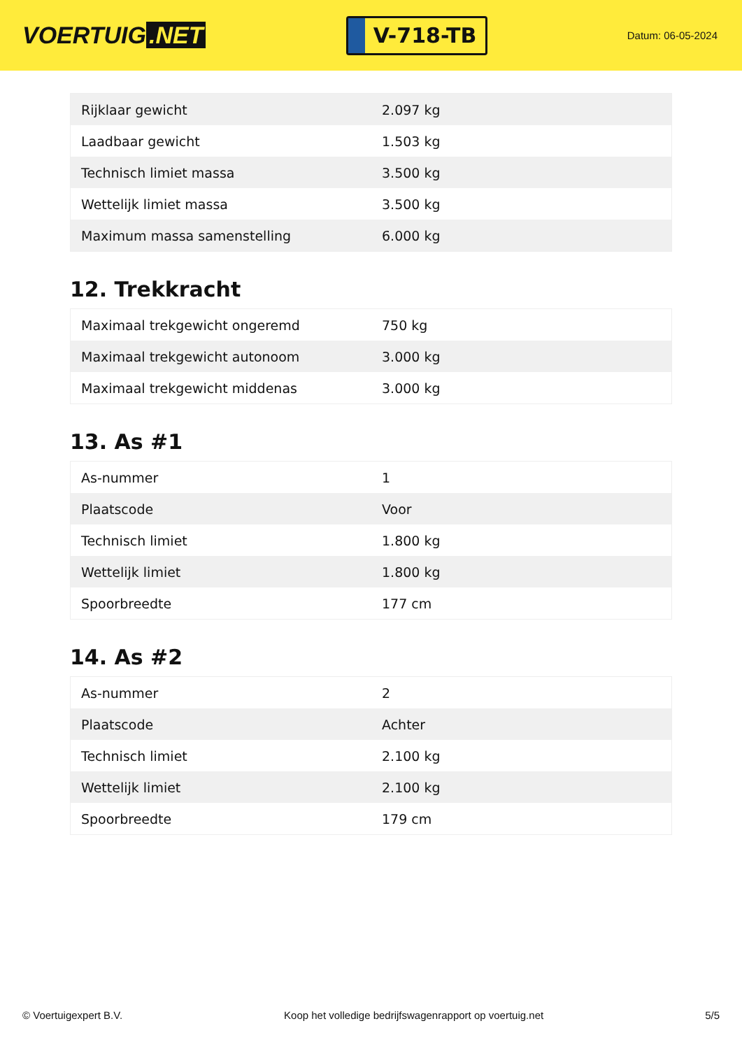VOERTUIG.NET
V-718-TB
Datum: 06-05-2024
| Rijklaar gewicht | 2.097 kg |
| Laadbaar gewicht | 1.503 kg |
| Technisch limiet massa | 3.500 kg |
| Wettelijk limiet massa | 3.500 kg |
| Maximum massa samenstelling | 6.000 kg |
12. Trekkracht
| Maximaal trekgewicht ongeremd | 750 kg |
| Maximaal trekgewicht autonoom | 3.000 kg |
| Maximaal trekgewicht middenas | 3.000 kg |
13. As #1
| As-nummer | 1 |
| Plaatscode | Voor |
| Technisch limiet | 1.800 kg |
| Wettelijk limiet | 1.800 kg |
| Spoorbreedte | 177 cm |
14. As #2
| As-nummer | 2 |
| Plaatscode | Achter |
| Technisch limiet | 2.100 kg |
| Wettelijk limiet | 2.100 kg |
| Spoorbreedte | 179 cm |
© Voertuigexpert B.V. Koop het volledige bedrijfswagenrapport op voertuig.net 5/5